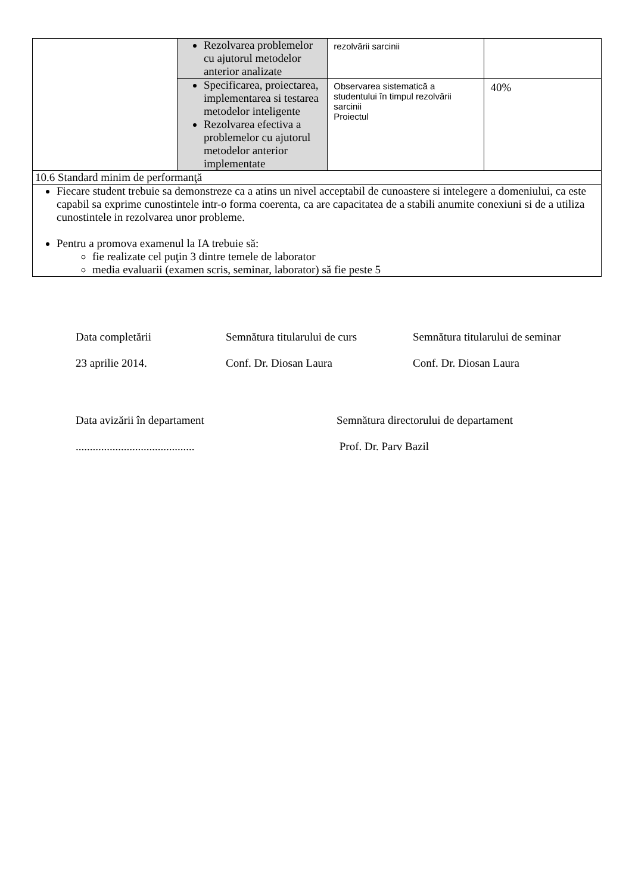| | Rezolvarea problemelor cu ajutorul metodelor anterior analizate | rezolvării sarcinii | |
| | Specificarea, proiectarea, implementarea si testarea metodelor inteligente Rezolvarea efectiva a problemelor cu ajutorul metodelor anterior implementate | Observarea sistematică a studentului în timpul rezolvării sarcinii Proiectul | 40% |
| 10.6 Standard minim de performanţă | | | |
| Fiecare student trebuie sa demonstreze ca a atins un nivel acceptabil de cunoastere si intelegere a domeniului, ca este capabil sa exprime cunostintele intr-o forma coerenta, ca are capacitatea de a stabili anumite conexiuni si de a utiliza cunostintele in rezolvarea unor probleme. Pentru a promova examenul la IA trebuie să: fie realizate cel puţin 3 dintre temele de laborator media evaluarii (examen scris, seminar, laborator) să fie peste 5 | | | |
Data completării
23 aprilie 2014.
Semnătura titularului de curs
Conf. Dr. Diosan Laura
Semnătura titularului de seminar
Conf. Dr. Diosan Laura
Data avizării în departament
..........................................
Semnătura directorului de departament
Prof. Dr. Parv Bazil